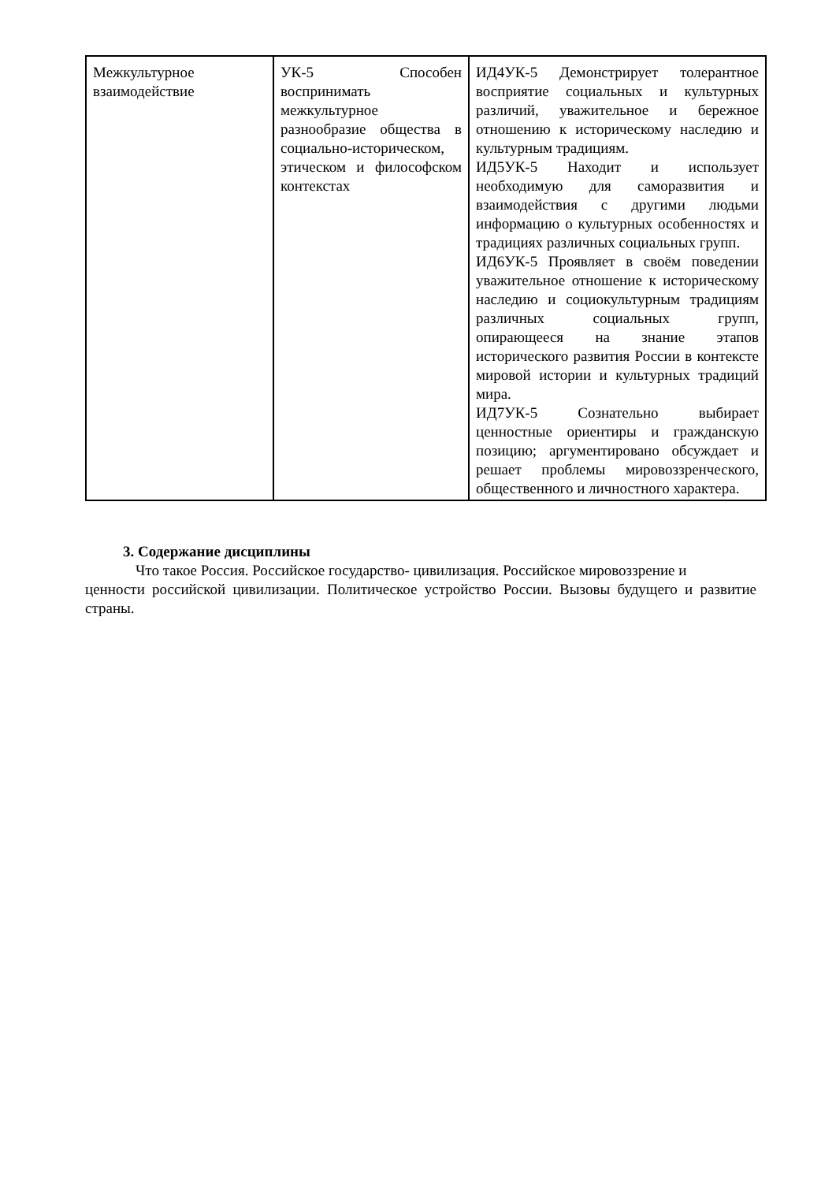| Межкультурное взаимодействие | УК-5 Способен воспринимать межкультурное разнообразие общества в социально-историческом, этическом и философском контекстах | ИД4УК-5 Демонстрирует толерантное восприятие социальных и культурных различий, уважительное и бережное отношению к историческому наследию и культурным традициям. ИД5УК-5 Находит и использует необходимую для саморазвития и взаимодействия с другими людьми информацию о культурных особенностях и традициях различных социальных групп. ИД6УК-5 Проявляет в своём поведении уважительное отношение к историческому наследию и социокультурным традициям различных социальных групп, опирающееся на знание этапов исторического развития России в контексте мировой истории и культурных традиций мира. ИД7УК-5 Сознательно выбирает ценностные ориентиры и гражданскую позицию; аргументировано обсуждает и решает проблемы мировоззренческого, общественного и личностного характера. |
3. Содержание дисциплины
Что такое Россия. Российское государство- цивилизация. Российское мировоззрение и
ценности российской цивилизации. Политическое устройство России. Вызовы будущего и развитие страны.